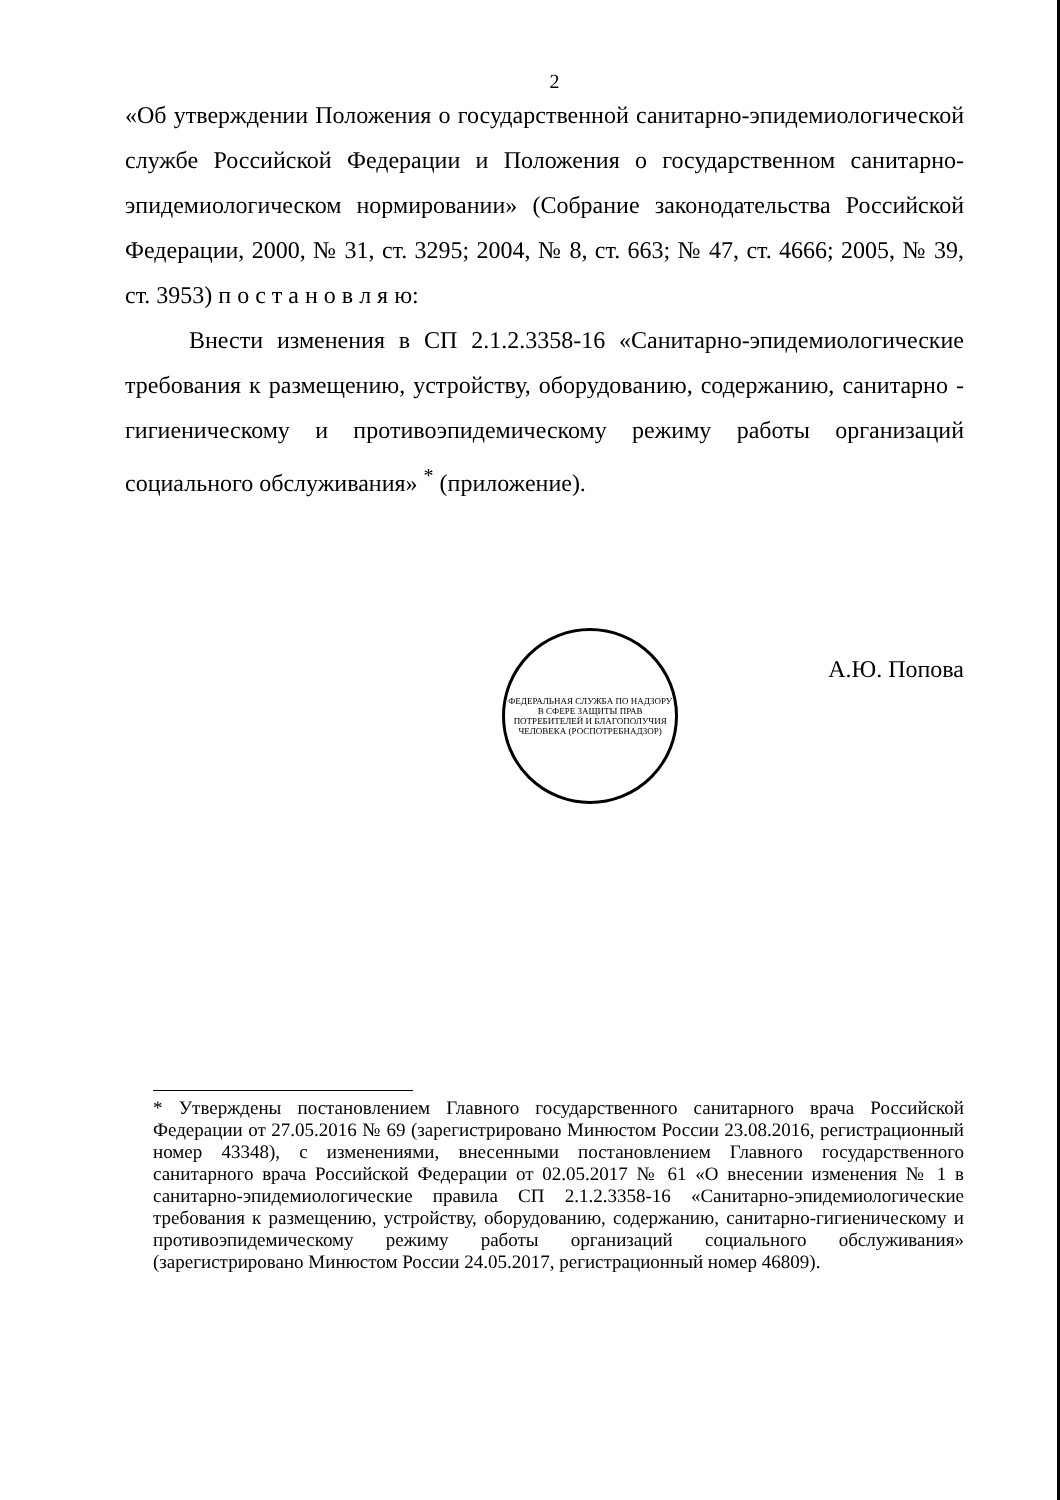2
«Об утверждении Положения о государственной санитарно-эпидемиологической службе Российской Федерации и Положения о государственном санитарно-эпидемиологическом нормировании» (Собрание законодательства Российской Федерации, 2000, № 31, ст. 3295; 2004, № 8, ст. 663; № 47, ст. 4666; 2005, № 39, ст. 3953) п о с т а н о в л я ю:
Внести изменения в СП 2.1.2.3358-16 «Санитарно-эпидемиологические требования к размещению, устройству, оборудованию, содержанию, санитарно - гигиеническому и противоэпидемическому режиму работы организаций социального обслуживания» <sup>*</sup> (приложение).
ФЕДЕРАЛЬНАЯ СЛУЖБА ПО НАДЗОРУ В СФЕРЕ ЗАЩИТЫ ПРАВ ПОТРЕБИТЕЛЕЙ И БЛАГОПОЛУЧИЯ ЧЕЛОВЕКА (РОСПОТРЕБНАДЗОР)
А.Ю. Попова
* Утверждены постановлением Главного государственного санитарного врача Российской Федерации от 27.05.2016 № 69 (зарегистрировано Минюстом России 23.08.2016, регистрационный номер 43348), с изменениями, внесенными постановлением Главного государственного санитарного врача Российской Федерации от 02.05.2017 № 61 «О внесении изменения № 1 в санитарно-эпидемиологические правила СП 2.1.2.3358-16 «Санитарно-эпидемиологические требования к размещению, устройству, оборудованию, содержанию, санитарно-гигиеническому и противоэпидемическому режиму работы организаций социального обслуживания» (зарегистрировано Минюстом России 24.05.2017, регистрационный номер 46809).